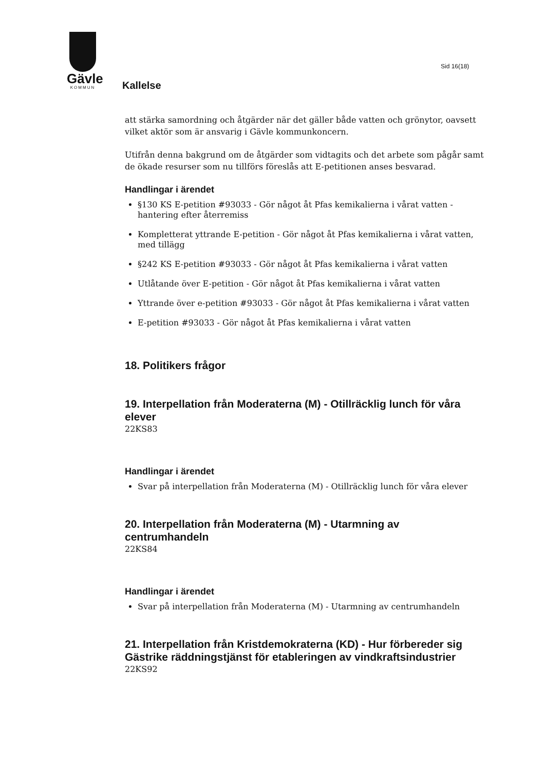Gävle
KOMMUN
Sid 16(18)
Kallelse
att stärka samordning och åtgärder när det gäller både vatten och grönytor, oavsett vilket aktör som är ansvarig i Gävle kommunkoncern.
Utifrån denna bakgrund om de åtgärder som vidtagits och det arbete som pågår samt de ökade resurser som nu tillförs föreslås att E-petitionen anses besvarad.
Handlingar i ärendet
§130 KS E-petition #93033 - Gör något åt Pfas kemikalierna i vårat vatten - hantering efter återremiss
Kompletterat yttrande E-petition - Gör något åt Pfas kemikalierna i vårat vatten, med tillägg
§242 KS E-petition #93033 - Gör något åt Pfas kemikalierna i vårat vatten
Utlåtande över E-petition - Gör något åt Pfas kemikalierna i vårat vatten
Yttrande över e-petition #93033 - Gör något åt Pfas kemikalierna i vårat vatten
E-petition #93033 - Gör något åt Pfas kemikalierna i vårat vatten
18. Politikers frågor
19. Interpellation från Moderaterna (M) - Otillräcklig lunch för våra elever
22KS83
Handlingar i ärendet
Svar på interpellation från Moderaterna (M) - Otillräcklig lunch för våra elever
20. Interpellation från Moderaterna (M) - Utarmning av centrumhandeln
22KS84
Handlingar i ärendet
Svar på interpellation från Moderaterna (M) - Utarmning av centrumhandeln
21. Interpellation från Kristdemokraterna (KD) - Hur förbereder sig Gästrike räddningstjänst för etableringen av vindkraftsindustrier
22KS92